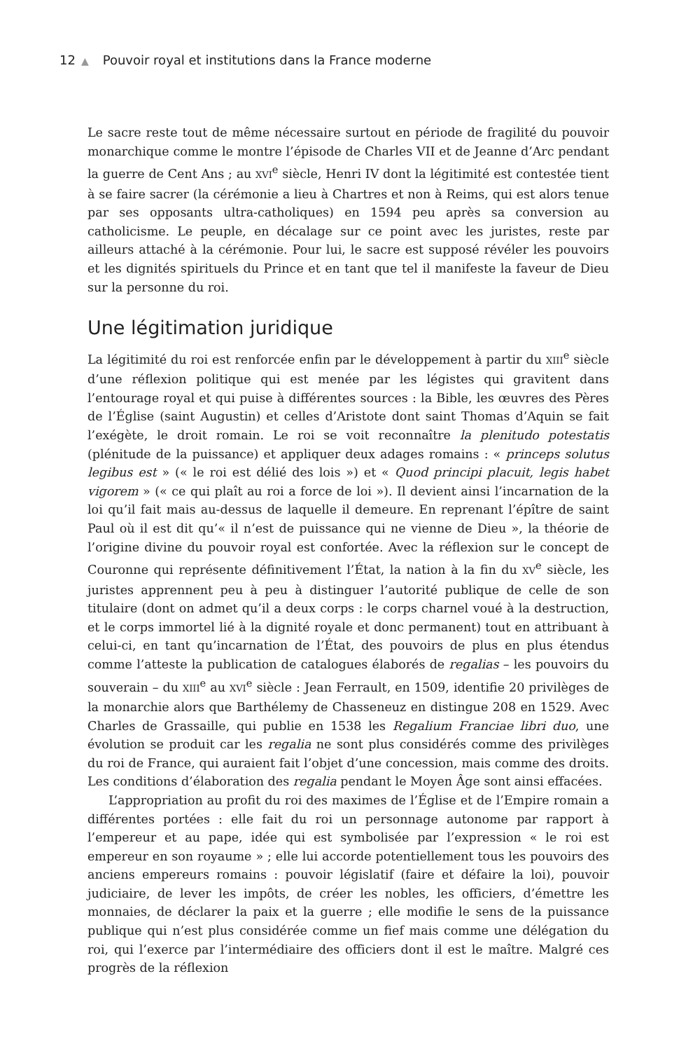12 ▲ Pouvoir royal et institutions dans la France moderne
Le sacre reste tout de même nécessaire surtout en période de fragilité du pouvoir monarchique comme le montre l’épisode de Charles VII et de Jeanne d’Arc pendant la guerre de Cent Ans ; au XVI<sup>e</sup> siècle, Henri IV dont la légitimité est contestée tient à se faire sacrer (la cérémonie a lieu à Chartres et non à Reims, qui est alors tenue par ses opposants ultra-catholiques) en 1594 peu après sa conversion au catholicisme. Le peuple, en décalage sur ce point avec les juristes, reste par ailleurs attaché à la cérémonie. Pour lui, le sacre est supposé révéler les pouvoirs et les dignités spirituels du Prince et en tant que tel il manifeste la faveur de Dieu sur la personne du roi.
Une légitimation juridique
La légitimité du roi est renforcée enfin par le développement à partir du XIII<sup>e</sup> siècle d’une réflexion politique qui est menée par les légistes qui gravitent dans l’entourage royal et qui puise à différentes sources : la Bible, les œuvres des Pères de l’Église (saint Augustin) et celles d’Aristote dont saint Thomas d’Aquin se fait l’exégète, le droit romain. Le roi se voit reconnaître la plenitudo potestatis (plénitude de la puissance) et appliquer deux adages romains : « princeps solutus legibus est » (« le roi est délié des lois ») et « Quod principi placuit, legis habet vigorem » (« ce qui plaît au roi a force de loi »). Il devient ainsi l’incarnation de la loi qu’il fait mais au-dessus de laquelle il demeure. En reprenant l’épître de saint Paul où il est dit qu’« il n’est de puissance qui ne vienne de Dieu », la théorie de l’origine divine du pouvoir royal est confortée. Avec la réflexion sur le concept de Couronne qui représente définitivement l’État, la nation à la fin du XV<sup>e</sup> siècle, les juristes apprennent peu à peu à distinguer l’autorité publique de celle de son titulaire (dont on admet qu’il a deux corps : le corps charnel voué à la destruction, et le corps immortel lié à la dignité royale et donc permanent) tout en attribuant à celui-ci, en tant qu’incarnation de l’État, des pouvoirs de plus en plus étendus comme l’atteste la publication de catalogues élaborés de regalias – les pouvoirs du souverain – du XIII<sup>e</sup> au XVI<sup>e</sup> siècle : Jean Ferrault, en 1509, identifie 20 privilèges de la monarchie alors que Barthélemy de Chasseneuz en distingue 208 en 1529. Avec Charles de Grassaille, qui publie en 1538 les Regalium Franciae libri duo, une évolution se produit car les regalia ne sont plus considérés comme des privilèges du roi de France, qui auraient fait l’objet d’une concession, mais comme des droits. Les conditions d’élaboration des regalia pendant le Moyen Âge sont ainsi effacées.
L’appropriation au profit du roi des maximes de l’Église et de l’Empire romain a différentes portées : elle fait du roi un personnage autonome par rapport à l’empereur et au pape, idée qui est symbolisée par l’expression « le roi est empereur en son royaume » ; elle lui accorde potentiellement tous les pouvoirs des anciens empereurs romains : pouvoir législatif (faire et défaire la loi), pouvoir judiciaire, de lever les impôts, de créer les nobles, les officiers, d’émettre les monnaies, de déclarer la paix et la guerre ; elle modifie le sens de la puissance publique qui n’est plus considérée comme un fief mais comme une délégation du roi, qui l’exerce par l’intermédiaire des officiers dont il est le maître. Malgré ces progrès de la réflexion